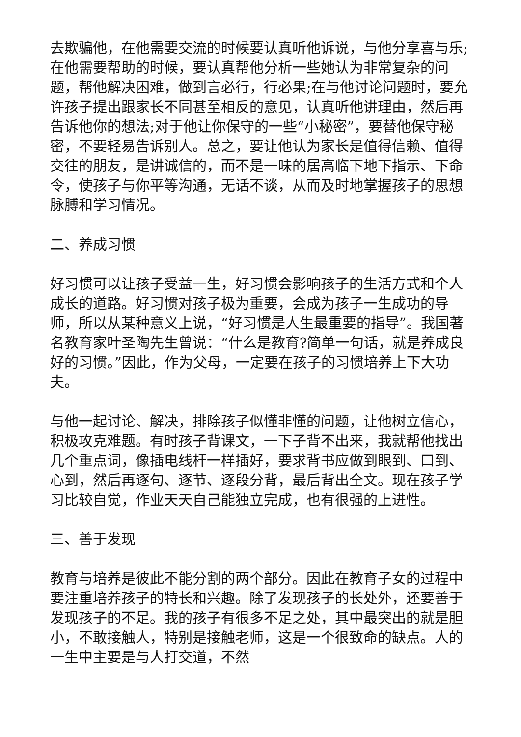去欺骗他，在他需要交流的时候要认真听他诉说，与他分享喜与乐;在他需要帮助的时候，要认真帮他分析一些她认为非常复杂的问题，帮他解决困难，做到言必行，行必果;在与他讨论问题时，要允许孩子提出跟家长不同甚至相反的意见，认真听他讲理由，然后再告诉他你的想法;对于他让你保守的一些“小秘密”，要替他保守秘密，不要轻易告诉别人。总之，要让他认为家长是值得信赖、值得交往的朋友，是讲诚信的，而不是一味的居高临下地下指示、下命令，使孩子与你平等沟通，无话不谈，从而及时地掌握孩子的思想脉膊和学习情况。
二、养成习惯
好习惯可以让孩子受益一生，好习惯会影响孩子的生活方式和个人成长的道路。好习惯对孩子极为重要，会成为孩子一生成功的导师，所以从某种意义上说，“好习惯是人生最重要的指导”。我国著名教育家叶圣陶先生曾说：“什么是教育?简单一句话，就是养成良好的习惯。”因此，作为父母，一定要在孩子的习惯培养上下大功夫。
与他一起讨论、解决，排除孩子似懂非懂的问题，让他树立信心，积极攻克难题。有时孩子背课文，一下子背不出来，我就帮他找出几个重点词，像插电线杆一样插好，要求背书应做到眼到、口到、心到，然后再逐句、逐节、逐段分背，最后背出全文。现在孩子学习比较自觉，作业天天自己能独立完成，也有很强的上进性。
三、善于发现
教育与培养是彼此不能分割的两个部分。因此在教育子女的过程中要注重培养孩子的特长和兴趣。除了发现孩子的长处外，还要善于发现孩子的不足。我的孩子有很多不足之处，其中最突出的就是胆小，不敢接触人，特别是接触老师，这是一个很致命的缺点。人的一生中主要是与人打交道，不然